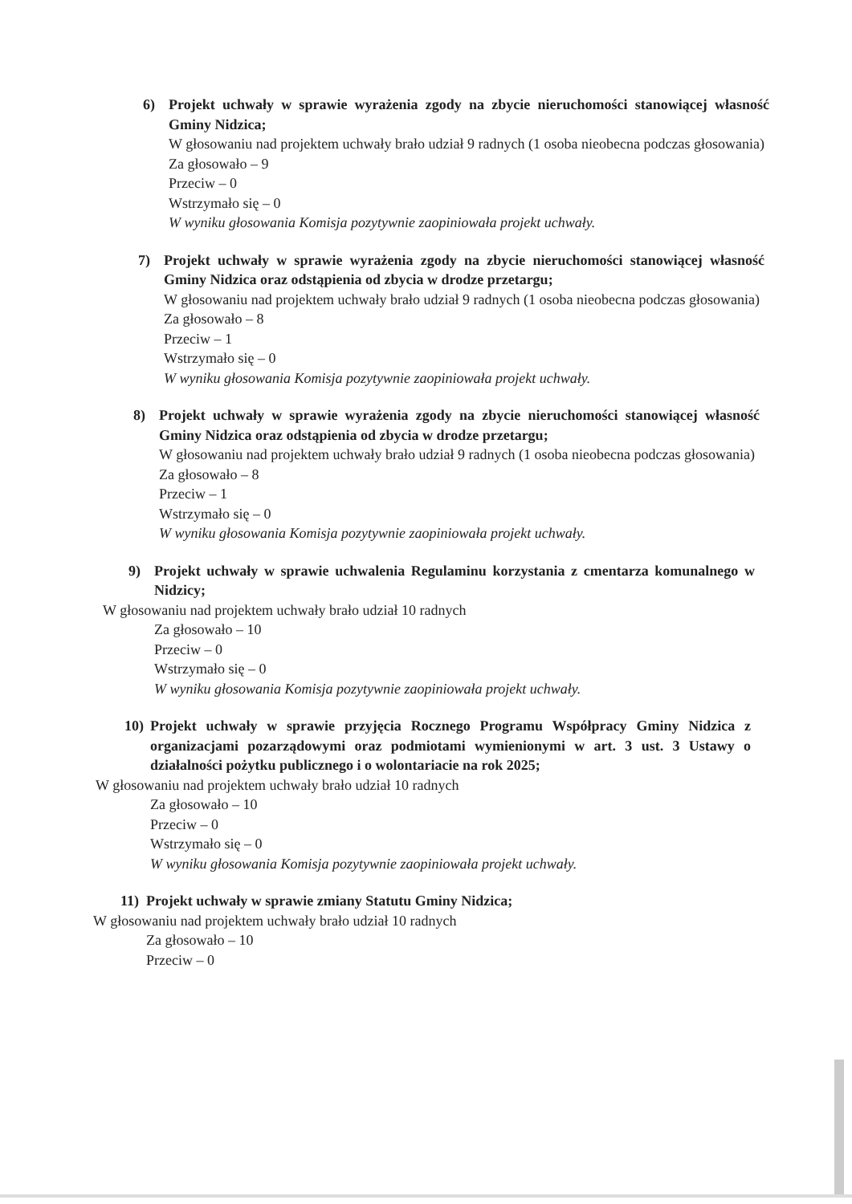6) Projekt uchwały w sprawie wyrażenia zgody na zbycie nieruchomości stanowiącej własność Gminy Nidzica;
W głosowaniu nad projektem uchwały brało udział 9 radnych (1 osoba nieobecna podczas głosowania)
Za głosowało – 9
Przeciw – 0
Wstrzymało się – 0
W wyniku głosowania Komisja pozytywnie zaopiniowała projekt uchwały.
7) Projekt uchwały w sprawie wyrażenia zgody na zbycie nieruchomości stanowiącej własność Gminy Nidzica oraz odstąpienia od zbycia w drodze przetargu;
W głosowaniu nad projektem uchwały brało udział 9 radnych (1 osoba nieobecna podczas głosowania)
Za głosowało – 8
Przeciw – 1
Wstrzymało się – 0
W wyniku głosowania Komisja pozytywnie zaopiniowała projekt uchwały.
8) Projekt uchwały w sprawie wyrażenia zgody na zbycie nieruchomości stanowiącej własność Gminy Nidzica oraz odstąpienia od zbycia w drodze przetargu;
W głosowaniu nad projektem uchwały brało udział 9 radnych (1 osoba nieobecna podczas głosowania)
Za głosowało – 8
Przeciw – 1
Wstrzymało się – 0
W wyniku głosowania Komisja pozytywnie zaopiniowała projekt uchwały.
9) Projekt uchwały w sprawie uchwalenia Regulaminu korzystania z cmentarza komunalnego w Nidzicy;
W głosowaniu nad projektem uchwały brało udział 10 radnych
Za głosowało – 10
Przeciw – 0
Wstrzymało się – 0
W wyniku głosowania Komisja pozytywnie zaopiniowała projekt uchwały.
10) Projekt uchwały w sprawie przyjęcia Rocznego Programu Współpracy Gminy Nidzica z organizacjami pozarządowymi oraz podmiotami wymienionymi w art. 3 ust. 3 Ustawy o działalności pożytku publicznego i o wolontariacie na rok 2025;
W głosowaniu nad projektem uchwały brało udział 10 radnych
Za głosowało – 10
Przeciw – 0
Wstrzymało się – 0
W wyniku głosowania Komisja pozytywnie zaopiniowała projekt uchwały.
11) Projekt uchwały w sprawie zmiany Statutu Gminy Nidzica;
W głosowaniu nad projektem uchwały brało udział 10 radnych
Za głosowało – 10
Przeciw – 0